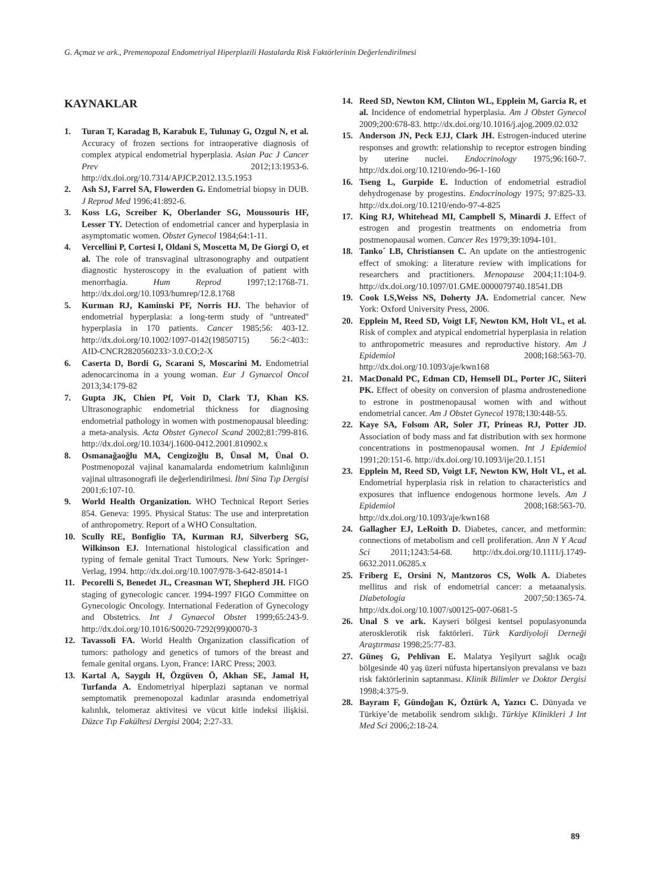G. Açmaz ve ark., Premenopozal Endometriyal Hiperplazili Hastalarda Risk Faktörlerinin Değerlendirilmesi
KAYNAKLAR
1. Turan T, Karadag B, Karabuk E, Tulunay G, Ozgul N, et al. Accuracy of frozen sections for intraoperative diagnosis of complex atypical endometrial hyperplasia. Asian Pac J Cancer Prev 2012;13:1953-6. http://dx.doi.org/10.7314/APJCP.2012.13.5.1953
2. Ash SJ, Farrel SA, Flowerden G. Endometrial biopsy in DUB. J Reprod Med 1996;41:892-6.
3. Koss LG, Screiber K, Oberlander SG, Moussouris HF, Lesser TY. Detection of endometrial cancer and hyperplasia in asymptomatic women. Obstet Gynecol 1984;64:1-11.
4. Vercellini P, Cortesi I, Oldani S, Moscetta M, De Giorgi O, et al. The role of transvaginal ultrasonography and outpatient diagnostic hysteroscopy in the evaluation of patient with menorrhagia. Hum Reprod 1997;12:1768-71. http://dx.doi.org/10.1093/humrep/12.8.1768
5. Kurman RJ, Kaminski PF, Norris HJ. The behavior of endometrial hyperplasia: a long-term study of ''untreated'' hyperplasia in 170 patients. Cancer 1985;56: 403-12. http://dx.doi.org/10.1002/1097-0142(19850715) 56:2<403:: AID-CNCR2820560233>3.0.CO;2-X
6. Caserta D, Bordi G, Scarani S, Moscarini M. Endometrial adenocarcinoma in a young woman. Eur J Gynaecol Oncol 2013;34:179-82
7. Gupta JK, Chien Pf, Voit D, Clark TJ, Khan KS. Ultrasonographic endometrial thickness for diagnosing endometrial pathology in women with postmenopausal bleeding: a meta-analysis. Acta Obstet Gynecol Scand 2002;81:799-816. http://dx.doi.org/10.1034/j.1600-0412.2001.810902.x
8. Osmanağaoğlu MA, Cengizoğlu B, Ünsal M, Ünal O. Postmenopozal vajinal kanamalarda endometrium kalınlığının vajinal ultrasonografi ile değerlendirilmesi. İbni Sina Tıp Dergisi 2001;6:107-10.
9. World Health Organization. WHO Technical Report Series 854. Geneva: 1995. Physical Status: The use and interpretation of anthropometry. Report of a WHO Consultation.
10. Scully RE, Bonfiglio TA, Kurman RJ, Silverberg SG, Wilkinson EJ. International histological classification and typing of female genital Tract Tumours. New York: Springer-Verlag, 1994. http://dx.doi.org/10.1007/978-3-642-85014-1
11. Pecorelli S, Benedet JL, Creasman WT, Shepherd JH. FIGO staging of gynecologic cancer. 1994-1997 FIGO Committee on Gynecologic Oncology. International Federation of Gynecology and Obstetrics. Int J Gynaecol Obstet 1999;65:243-9. http://dx.doi.org/10.1016/S0020-7292(99)00070-3
12. Tavassoli FA. World Health Organization classification of tumors: pathology and genetics of tumors of the breast and female genital organs. Lyon, France: IARC Press; 2003.
13. Kartal A, Saygılı H, Özgüven Ö, Akhan SE, Jamal H, Turfanda A. Endometriyal hiperplazi saptanan ve normal semptomatik premenopozal kadınlar arasında endometriyal kalınlık, telomeraz aktivitesi ve vücut kitle indeksi ilişkisi. Düzce Tıp Fakültesi Dergisi 2004; 2:27-33.
14. Reed SD, Newton KM, Clinton WL, Epplein M, Garcia R, et al. Incidence of endometrial hyperplasia. Am J Obstet Gynecol 2009;200:678-83. http://dx.doi.org/10.1016/j.ajog.2009.02.032
15. Anderson JN, Peck EJJ, Clark JH. Estrogen-induced uterine responses and growth: relationship to receptor estrogen binding by uterine nuclei. Endocrinology 1975;96:160-7. http://dx.doi.org/10.1210/endo-96-1-160
16. Tseng L, Gurpide E. Induction of endometrial estradiol dehydrogenase by progestins. Endocrinology 1975; 97:825-33. http://dx.doi.org/10.1210/endo-97-4-825
17. King RJ, Whitehead MI, Campbell S, Minardi J. Effect of estrogen and progestin treatments on endometria from postmenopausal women. Cancer Res 1979;39:1094-101.
18. Tanko´ LB, Christiansen C. An update on the antiestrogenic effect of smoking: a literature review with implications for researchers and practitioners. Menopause 2004;11:104-9. http://dx.doi.org/10.1097/01.GME.0000079740.18541.DB
19. Cook LS,Weiss NS, Doherty JA. Endometrial cancer. New York: Oxford University Press, 2006.
20. Epplein M, Reed SD, Voigt LF, Newton KM, Holt VL, et al. Risk of complex and atypical endometrial hyperplasia in relation to anthropometric measures and reproductive history. Am J Epidemiol 2008;168:563-70. http://dx.doi.org/10.1093/aje/kwn168
21. MacDonald PC, Edman CD, Hemsell DL, Porter JC, Siiteri PK. Effect of obesity on conversion of plasma androstenedione to estrone in postmenopausal women with and without endometrial cancer. Am J Obstet Gynecol 1978;130:448-55.
22. Kaye SA, Folsom AR, Soler JT, Prineas RJ, Potter JD. Association of body mass and fat distribution with sex hormone concentrations in postmenopausal women. Int J Epidemiol 1991;20:151-6. http://dx.doi.org/10.1093/ije/20.1.151
23. Epplein M, Reed SD, Voigt LF, Newton KW, Holt VL, et al. Endometrial hyperplasia risk in relation to characteristics and exposures that influence endogenous hormone levels. Am J Epidemiol 2008;168:563-70. http://dx.doi.org/10.1093/aje/kwn168
24. Gallagher EJ, LeRoith D. Diabetes, cancer, and metformin: connections of metabolism and cell proliferation. Ann N Y Acad Sci 2011;1243:54-68. http://dx.doi.org/10.1111/j.1749-6632.2011.06285.x
25. Friberg E, Orsini N, Mantzoros CS, Wolk A. Diabetes mellitus and risk of endometrial cancer: a metaanalysis. Diabetologia 2007;50:1365-74. http://dx.doi.org/10.1007/s00125-007-0681-5
26. Unal S ve ark. Kayseri bölgesi kentsel populasyonunda aterosklerotik risk faktörleri. Türk Kardiyoloji Derneği Araştırması 1998;25:77-83.
27. Güneş G, Pehlivan E. Malatya Yeşilyurt sağlık ocağı bölgesinde 40 yaş üzeri nüfusta hipertansiyon prevalansı ve bazı risk faktörlerinin saptanması. Klinik Bilimler ve Doktor Dergisi 1998;4:375-9.
28. Bayram F, Gündoğan K, Öztürk A, Yazıcı C. Dünyada ve Türkiye’de metabolik sendrom sıklığı. Türkiye Klinikleri J Int Med Sci 2006;2:18-24.
89